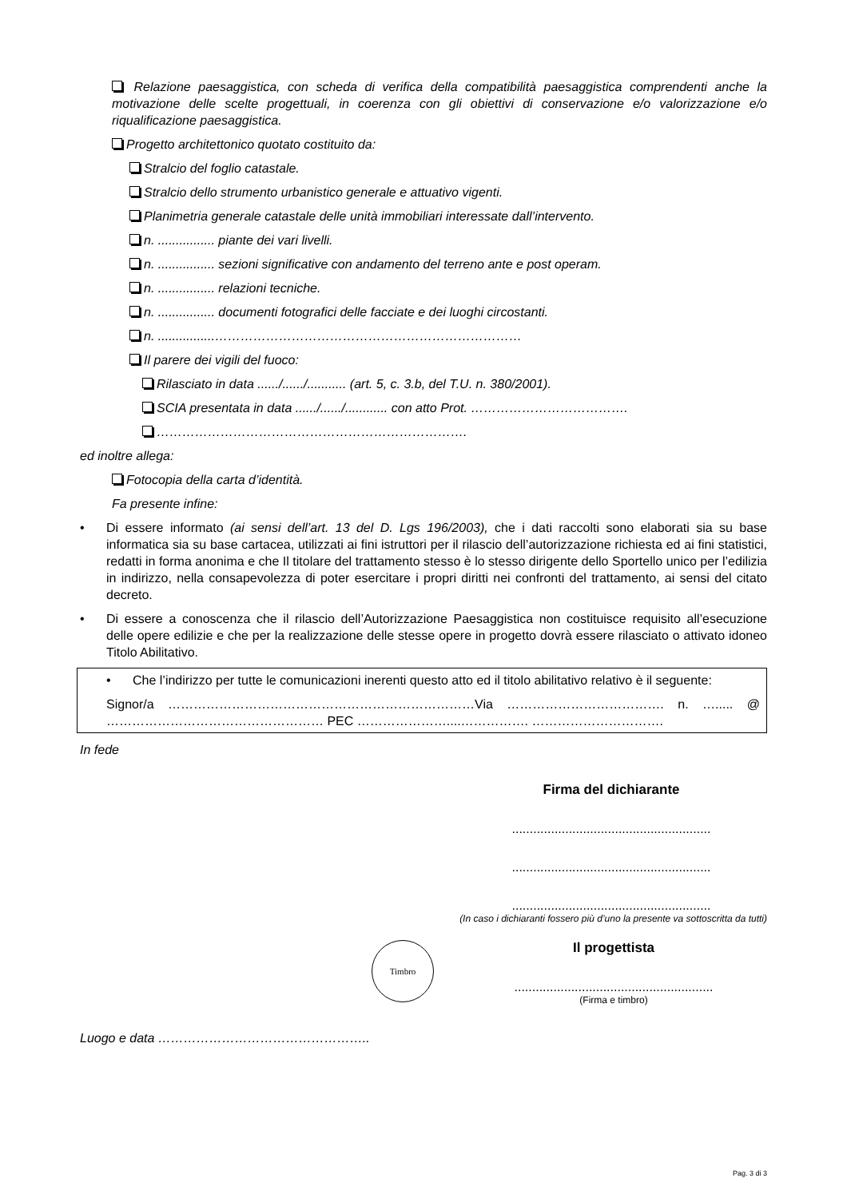Relazione paesaggistica, con scheda di verifica della compatibilità paesaggistica comprendenti anche la motivazione delle scelte progettuali, in coerenza con gli obiettivi di conservazione e/o valorizzazione e/o riqualificazione paesaggistica.
Progetto architettonico quotato costituito da:
Stralcio del foglio catastale.
Stralcio dello strumento urbanistico generale e attuativo vigenti.
Planimetria generale catastale delle unità immobiliari interessate dall’intervento.
n. ................ piante dei vari livelli.
n. ................ sezioni significative con andamento del terreno ante e post operam.
n. ................ relazioni tecniche.
n. ................ documenti fotografici delle facciate e dei luoghi circostanti.
n. ................………………………………………………………………
Il parere dei vigili del fuoco:
Rilasciato in data ....../....../........... (art. 5, c. 3.b, del T.U. n. 380/2001).
SCIA presentata in data ....../....../............ con atto Prot. ……………………………….
……………………………………………………………….
ed inoltre allega:
Fotocopia della carta d’identità.
Fa presente infine:
• Di essere informato (ai sensi dell’art. 13 del D. Lgs 196/2003), che i dati raccolti sono elaborati sia su base informatica sia su base cartacea, utilizzati ai fini istruttori per il rilascio dell’autorizzazione richiesta ed ai fini statistici, redatti in forma anonima e che Il titolare del trattamento stesso è lo stesso dirigente dello Sportello unico per l’edilizia in indirizzo, nella consapevolezza di poter esercitare i propri diritti nei confronti del trattamento, ai sensi del citato decreto.
• Di essere a conoscenza che il rilascio dell’Autorizzazione Paesaggistica non costituisce requisito all’esecuzione delle opere edilizie e che per la realizzazione delle stesse opere in progetto dovrà essere rilasciato o attivato idoneo Titolo Abilitativo.
• Che l’indirizzo per tutte le comunicazioni inerenti questo atto ed il titolo abilitativo relativo è il seguente:
Signor/a ………………………………………………………………Via ………………………………. n. …..... @ …………………………………………… PEC …………………....……………. ………………………….
In fede
Firma del dichiarante
........................................................
........................................................
........................................................
(In caso i dichiaranti fossero più d’uno la presente va sottoscritta da tutti)
Timbro
Il progettista
........................................................
(Firma e timbro)
Luogo e data …………………………………………..
Pag. 3 di 3